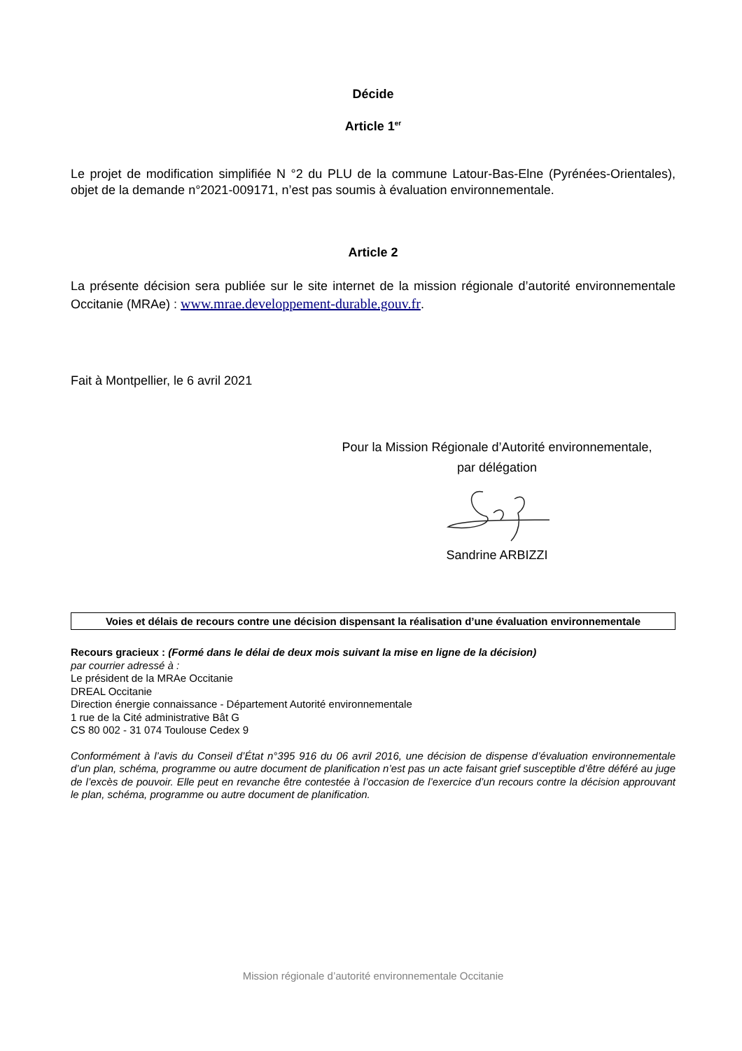Décide
Article 1<sup>er</sup>
Le projet de modification simplifiée N °2 du PLU de la commune Latour-Bas-Elne (Pyrénées-Orientales), objet de la demande n°2021-009171, n’est pas soumis à évaluation environnementale.
Article 2
La présente décision sera publiée sur le site internet de la mission régionale d’autorité environnementale Occitanie (MRAe) : www.mrae.developpement-durable.gouv.fr.
Fait à Montpellier, le 6 avril 2021
Pour la Mission Régionale d’Autorité environnementale,
par délégation
Sandrine ARBIZZI
Voies et délais de recours contre une décision dispensant la réalisation d’une évaluation environnementale
Recours gracieux : (Formé dans le délai de deux mois suivant la mise en ligne de la décision)
par courrier adressé à :
Le président de la MRAe Occitanie
DREAL Occitanie
Direction énergie connaissance - Département Autorité environnementale
1 rue de la Cité administrative Bât G
CS 80 002 - 31 074 Toulouse Cedex 9
Conformément à l’avis du Conseil d’État n°395 916 du 06 avril 2016, une décision de dispense d’évaluation environnementale d’un plan, schéma, programme ou autre document de planification n’est pas un acte faisant grief susceptible d’être déféré au juge de l’excès de pouvoir. Elle peut en revanche être contestée à l’occasion de l’exercice d’un recours contre la décision approuvant le plan, schéma, programme ou autre document de planification.
Mission régionale d’autorité environnementale Occitanie